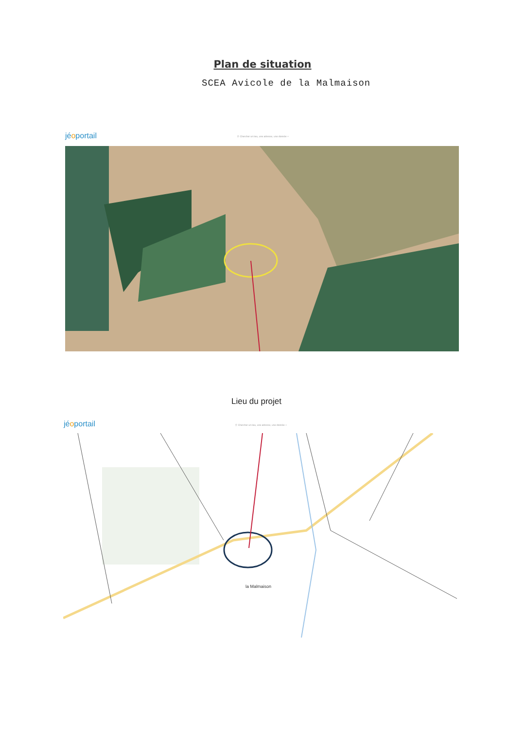Plan de situation
SCEA Avicole de la Malmaison
jéoportail
⚲ Chercher un lieu, une adresse, une donnée +
Lieu du projet
jéoportail
⚲ Chercher un lieu, une adresse, une donnée +
la Malmaison